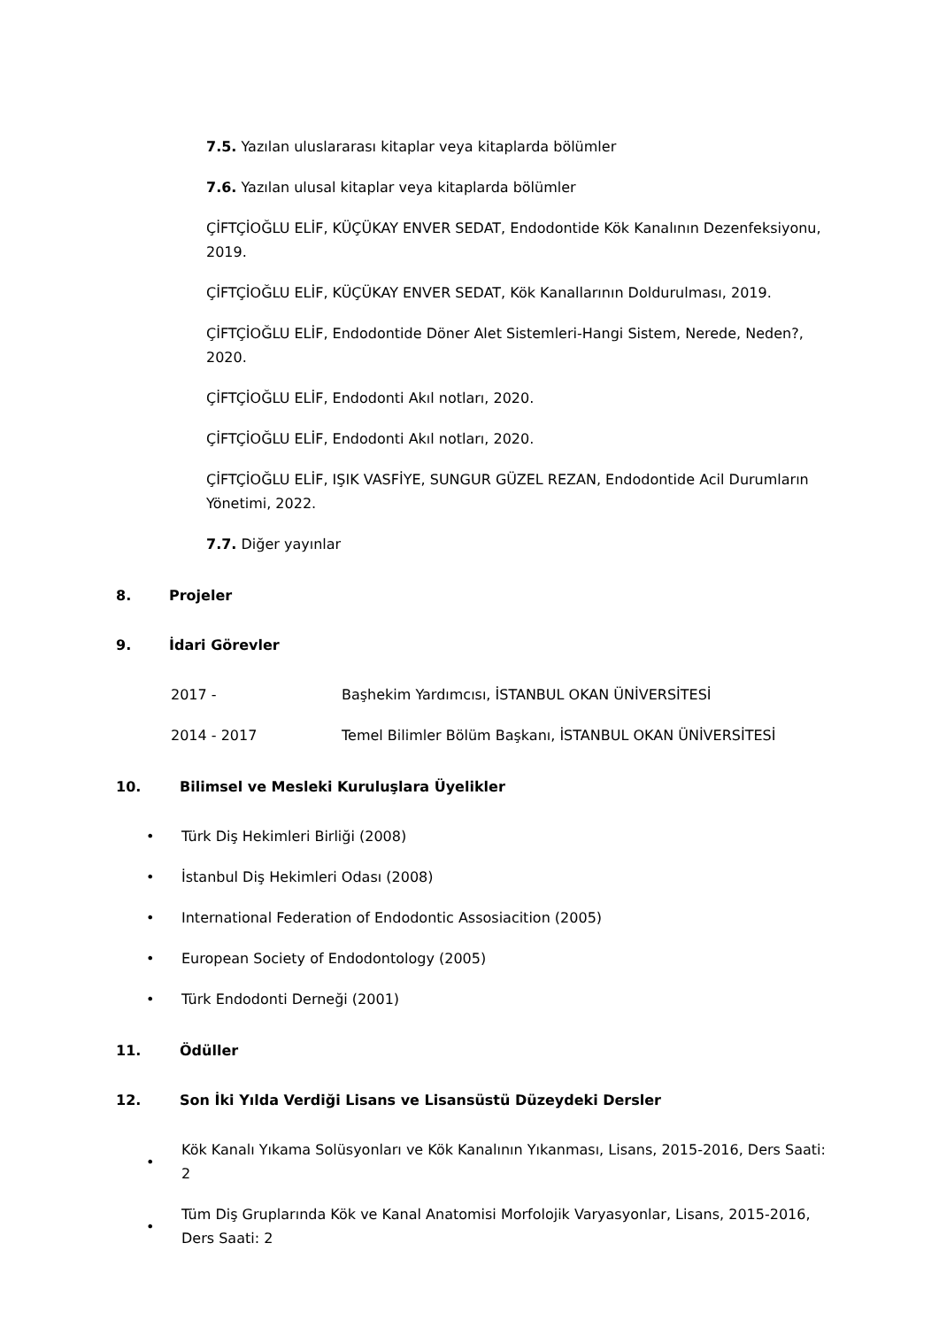7.5. Yazılan uluslararası kitaplar veya kitaplarda bölümler
7.6. Yazılan ulusal kitaplar veya kitaplarda bölümler
ÇİFTÇİOĞLU ELİF, KÜÇÜKAY ENVER SEDAT, Endodontide Kök Kanalının Dezenfeksiyonu, 2019.
ÇİFTÇİOĞLU ELİF, KÜÇÜKAY ENVER SEDAT, Kök Kanallarının Doldurulması, 2019.
ÇİFTÇİOĞLU ELİF, Endodontide Döner Alet Sistemleri-Hangi Sistem, Nerede, Neden?, 2020.
ÇİFTÇİOĞLU ELİF, Endodonti Akıl notları, 2020.
ÇİFTÇİOĞLU ELİF, Endodonti Akıl notları, 2020.
ÇİFTÇİOĞLU ELİF, IŞIK VASFİYE, SUNGUR GÜZEL REZAN, Endodontide Acil Durumların Yönetimi, 2022.
7.7. Diğer yayınlar
8. Projeler
9. İdari Görevler
2017 - Başhekim Yardımcısı, İSTANBUL OKAN ÜNİVERSİTESİ
2014 - 2017 Temel Bilimler Bölüm Başkanı, İSTANBUL OKAN ÜNİVERSİTESİ
10. Bilimsel ve Mesleki Kuruluşlara Üyelikler
• Türk Diş Hekimleri Birliği (2008)
• İstanbul Diş Hekimleri Odası (2008)
• International Federation of Endodontic Assosiacition (2005)
• European Society of Endodontology (2005)
• Türk Endodonti Derneği (2001)
11. Ödüller
12. Son İki Yılda Verdiği Lisans ve Lisansüstü Düzeydeki Dersler
• Kök Kanalı Yıkama Solüsyonları ve Kök Kanalının Yıkanması, Lisans, 2015-2016, Ders Saati: 2
• Tüm Diş Gruplarında Kök ve Kanal Anatomisi Morfolojik Varyasyonlar, Lisans, 2015-2016, Ders Saati: 2